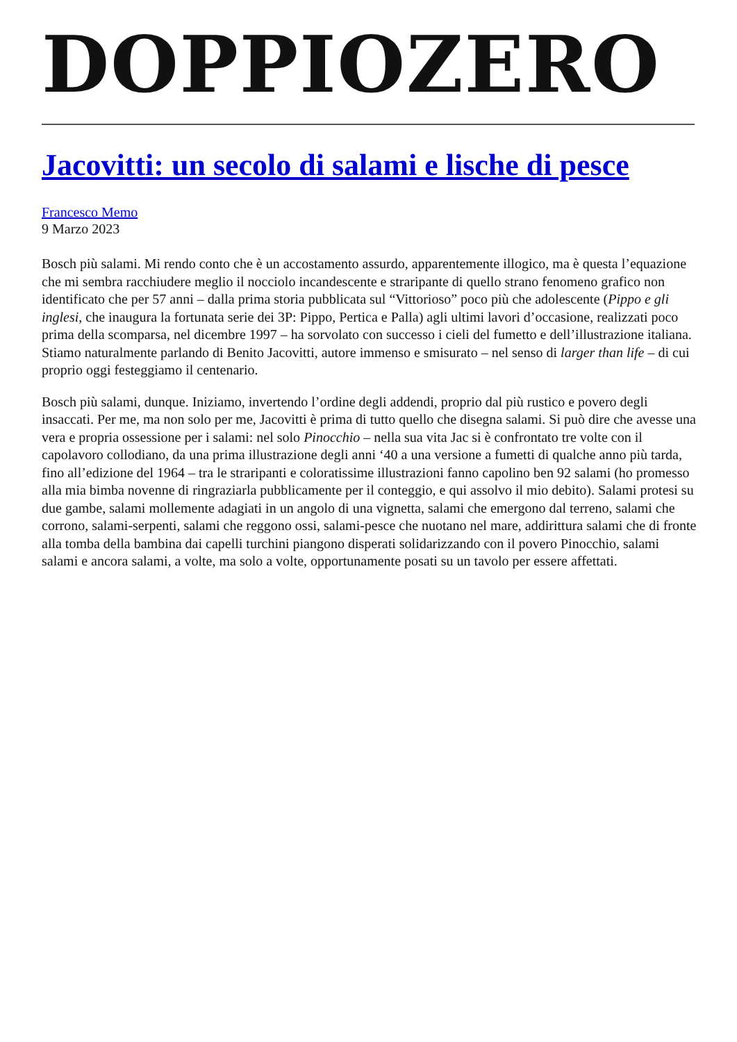DOPPIOZERO
Jacovitti: un secolo di salami e lische di pesce
Francesco Memo
9 Marzo 2023
Bosch più salami. Mi rendo conto che è un accostamento assurdo, apparentemente illogico, ma è questa l’equazione che mi sembra racchiudere meglio il nocciolo incandescente e straripante di quello strano fenomeno grafico non identificato che per 57 anni – dalla prima storia pubblicata sul “Vittorioso” poco più che adolescente (Pippo e gli inglesi, che inaugura la fortunata serie dei 3P: Pippo, Pertica e Palla) agli ultimi lavori d’occasione, realizzati poco prima della scomparsa, nel dicembre 1997 – ha sorvolato con successo i cieli del fumetto e dell’illustrazione italiana. Stiamo naturalmente parlando di Benito Jacovitti, autore immenso e smisurato – nel senso di larger than life – di cui proprio oggi festeggiamo il centenario.
Bosch più salami, dunque. Iniziamo, invertendo l’ordine degli addendi, proprio dal più rustico e povero degli insaccati. Per me, ma non solo per me, Jacovitti è prima di tutto quello che disegna salami. Si può dire che avesse una vera e propria ossessione per i salami: nel solo Pinocchio – nella sua vita Jac si è confrontato tre volte con il capolavoro collodiano, da una prima illustrazione degli anni ‘40 a una versione a fumetti di qualche anno più tarda, fino all’edizione del 1964 – tra le straripanti e coloratissime illustrazioni fanno capolino ben 92 salami (ho promesso alla mia bimba novenne di ringraziarla pubblicamente per il conteggio, e qui assolvo il mio debito). Salami protesi su due gambe, salami mollemente adagiati in un angolo di una vignetta, salami che emergono dal terreno, salami che corrono, salami-serpenti, salami che reggono ossi, salami-pesce che nuotano nel mare, addirittura salami che di fronte alla tomba della bambina dai capelli turchini piangono disperati solidarizzando con il povero Pinocchio, salami salami e ancora salami, a volte, ma solo a volte, opportunamente posati su un tavolo per essere affettati.